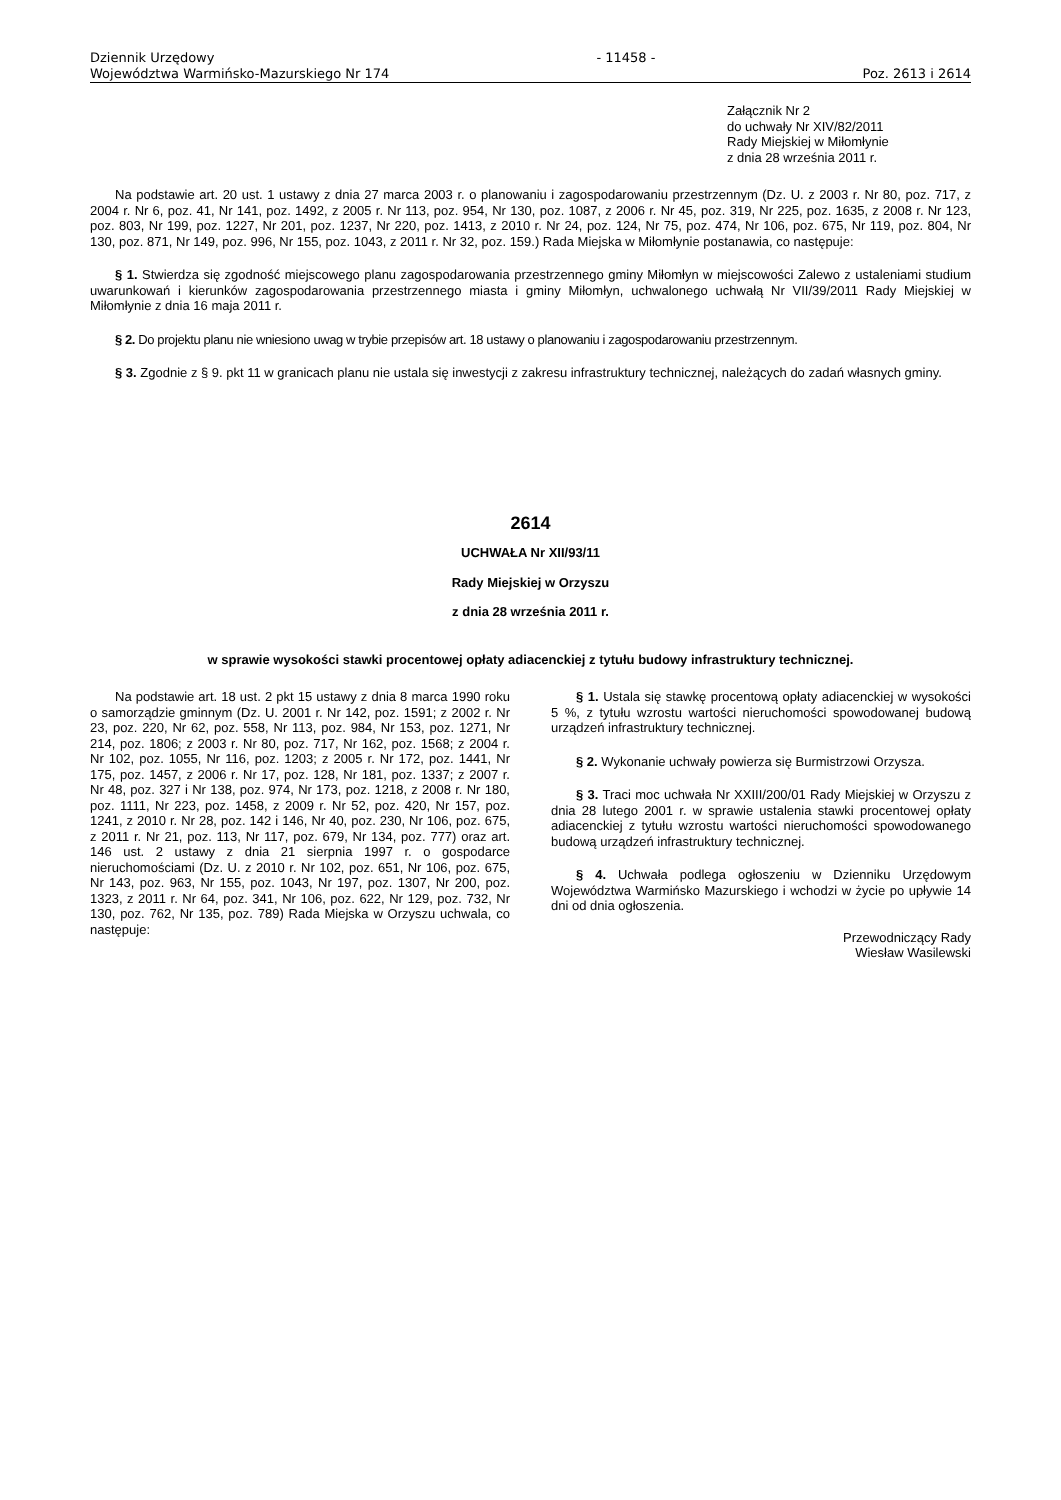Dziennik Urzędowy
Województwa Warmińsko-Mazurskiego Nr 174
- 11458 - Poz. 2613 i 2614
Załącznik Nr 2
do uchwały Nr XIV/82/2011
Rady Miejskiej w Miłomłynie
z dnia 28 września 2011 r.
Na podstawie art. 20 ust. 1 ustawy z dnia 27 marca 2003 r. o planowaniu i zagospodarowaniu przestrzennym (Dz. U. z 2003 r. Nr 80, poz. 717, z 2004 r. Nr 6, poz. 41, Nr 141, poz. 1492, z 2005 r. Nr 113, poz. 954, Nr 130, poz. 1087, z 2006 r. Nr 45, poz. 319, Nr 225, poz. 1635, z 2008 r. Nr 123, poz. 803, Nr 199, poz. 1227, Nr 201, poz. 1237, Nr 220, poz. 1413, z 2010 r. Nr 24, poz. 124, Nr 75, poz. 474, Nr 106, poz. 675, Nr 119, poz. 804, Nr 130, poz. 871, Nr 149, poz. 996, Nr 155, poz. 1043, z 2011 r. Nr 32, poz. 159.) Rada Miejska w Miłomłynie postanawia, co następuje:
§ 1. Stwierdza się zgodność miejscowego planu zagospodarowania przestrzennego gminy Miłomłyn w miejscowości Zalewo z ustaleniami studium uwarunkowań i kierunków zagospodarowania przestrzennego miasta i gminy Miłomłyn, uchwalonego uchwałą Nr VII/39/2011 Rady Miejskiej w Miłomłynie z dnia 16 maja 2011 r.
§ 2. Do projektu planu nie wniesiono uwag w trybie przepisów art. 18 ustawy o planowaniu i zagospodarowaniu przestrzennym.
§ 3. Zgodnie z § 9. pkt 11 w granicach planu nie ustala się inwestycji z zakresu infrastruktury technicznej, należących do zadań własnych gminy.
2614
UCHWAŁA Nr XII/93/11
Rady Miejskiej w Orzyszu
z dnia 28 września 2011 r.
w sprawie wysokości stawki procentowej opłaty adiacenckiej z tytułu budowy infrastruktury technicznej.
Na podstawie art. 18 ust. 2 pkt 15 ustawy z dnia 8 marca 1990 roku o samorządzie gminnym (Dz. U. 2001 r. Nr 142, poz. 1591; z 2002 r. Nr 23, poz. 220, Nr 62, poz. 558, Nr 113, poz. 984, Nr 153, poz. 1271, Nr 214, poz. 1806; z 2003 r. Nr 80, poz. 717, Nr 162, poz. 1568; z 2004 r. Nr 102, poz. 1055, Nr 116, poz. 1203; z 2005 r. Nr 172, poz. 1441, Nr 175, poz. 1457, z 2006 r. Nr 17, poz. 128, Nr 181, poz. 1337; z 2007 r. Nr 48, poz. 327 i Nr 138, poz. 974, Nr 173, poz. 1218, z 2008 r. Nr 180, poz. 1111, Nr 223, poz. 1458, z 2009 r. Nr 52, poz. 420, Nr 157, poz. 1241, z 2010 r. Nr 28, poz. 142 i 146, Nr 40, poz. 230, Nr 106, poz. 675, z 2011 r. Nr 21, poz. 113, Nr 117, poz. 679, Nr 134, poz. 777) oraz art. 146 ust. 2 ustawy z dnia 21 sierpnia 1997 r. o gospodarce nieruchomościami (Dz. U. z 2010 r. Nr 102, poz. 651, Nr 106, poz. 675, Nr 143, poz. 963, Nr 155, poz. 1043, Nr 197, poz. 1307, Nr 200, poz. 1323, z 2011 r. Nr 64, poz. 341, Nr 106, poz. 622, Nr 129, poz. 732, Nr 130, poz. 762, Nr 135, poz. 789) Rada Miejska w Orzyszu uchwala, co następuje:
§ 1. Ustala się stawkę procentową opłaty adiacenckiej w wysokości 5 %, z tytułu wzrostu wartości nieruchomości spowodowanej budową urządzeń infrastruktury technicznej.
§ 2. Wykonanie uchwały powierza się Burmistrzowi Orzysza.
§ 3. Traci moc uchwała Nr XXIII/200/01 Rady Miejskiej w Orzyszu z dnia 28 lutego 2001 r. w sprawie ustalenia stawki procentowej opłaty adiacenckiej z tytułu wzrostu wartości nieruchomości spowodowanego budową urządzeń infrastruktury technicznej.
§ 4. Uchwała podlega ogłoszeniu w Dzienniku Urzędowym Województwa Warmińsko Mazurskiego i wchodzi w życie po upływie 14 dni od dnia ogłoszenia.
Przewodniczący Rady
Wiesław Wasilewski